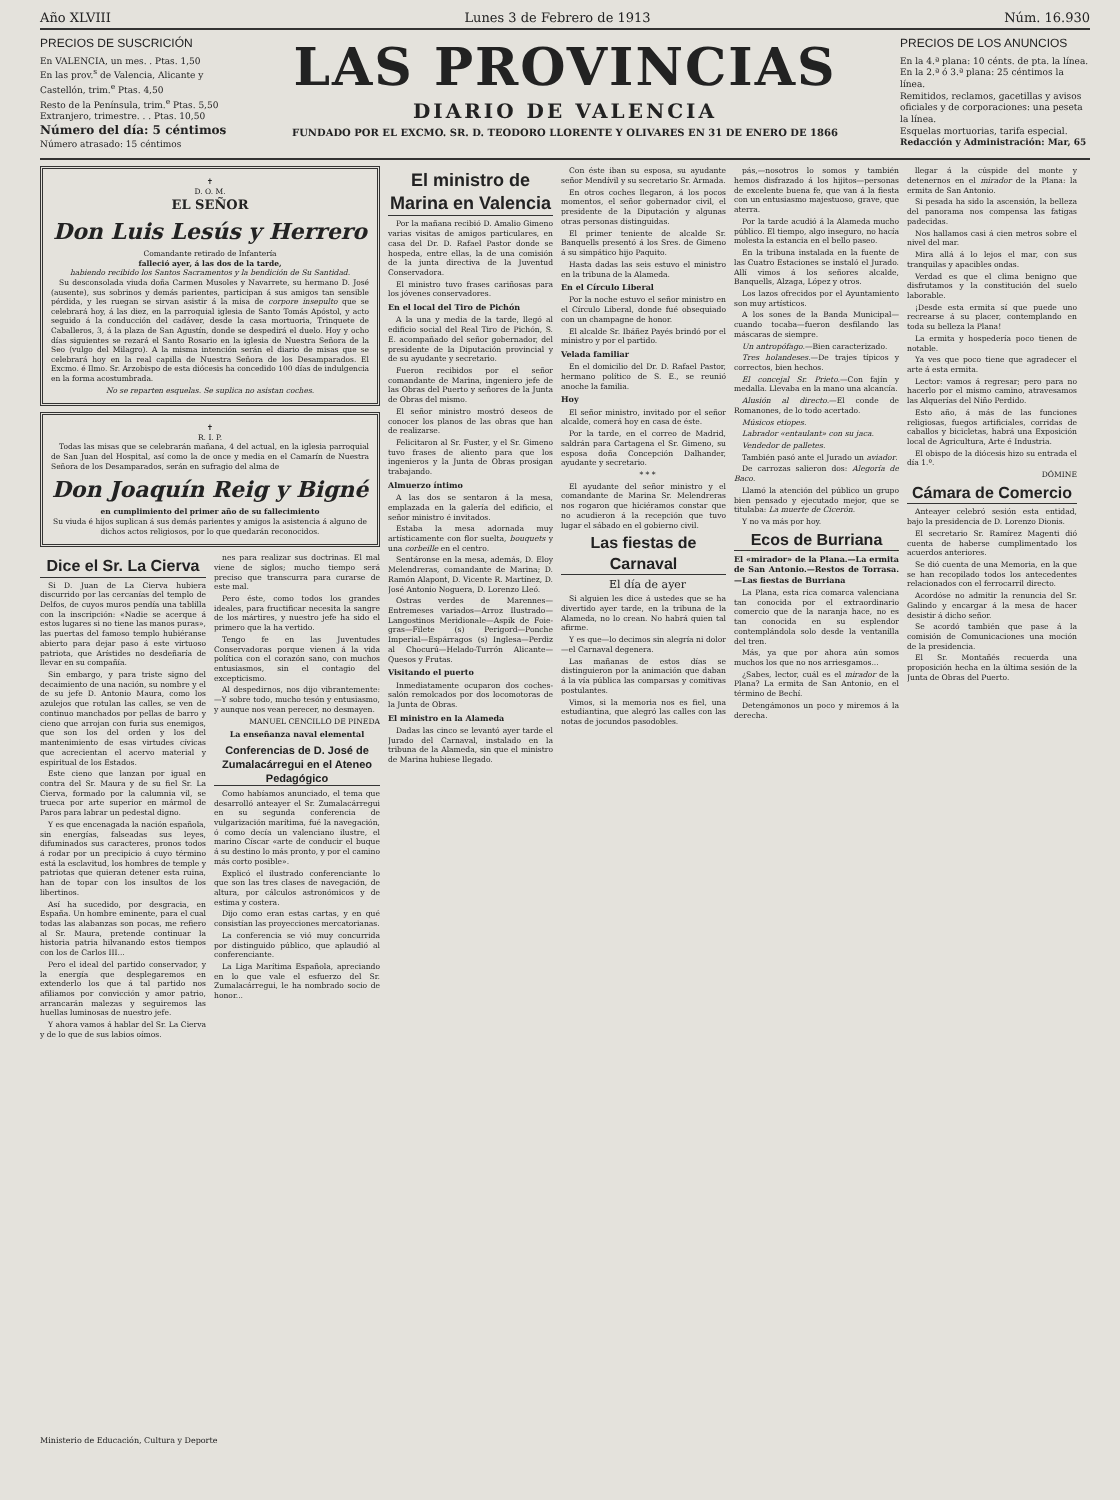Año XLVIII Lunes 3 de Febrero de 1913 Núm. 16.930
PRECIOS DE SUSCRICIÓN
En VALENCIA, un mes. . Ptas. 1,50
En las prov.<sup>s</sup> de Valencia, Alicante y Castellón, trim.<sup>e</sup> Ptas. 4,50
Resto de la Península, trim.<sup>e</sup> Ptas. 5,50
Extranjero, trimestre. . . Ptas. 10,50
Número del día: 5 céntimos
Número atrasado: 15 céntimos
LAS PROVINCIAS
DIARIO DE VALENCIA
FUNDADO POR EL EXCMO. SR. D. TEODORO LLORENTE Y OLIVARES EN 31 DE ENERO DE 1866
PRECIOS DE LOS ANUNCIOS
En la 4.ª plana: 10 cénts. de pta. la línea.
En la 2.ª ó 3.ª plana: 25 céntimos la línea.
Remitidos, reclamos, gacetillas y avisos oficiales y de corporaciones: una peseta la línea.
Esquelas mortuorias, tarifa especial.
Redacción y Administración: Mar, 65
✝
D. O. M.
EL SEÑOR
Don Luis Lesús y Herrero
Comandante retirado de Infantería
falleció ayer, á las dos de la tarde,
habiendo recibido los Santos Sacramentos y la bendición de Su Santidad.
Su desconsolada viuda doña Carmen Musoles y Navarrete, su hermano D. José (ausente), sus sobrinos y demás parientes, participan á sus amigos tan sensible pérdida, y les ruegan se sirvan asistir á la misa de corpore insepulto que se celebrará hoy, á las diez, en la parroquial iglesia de Santo Tomás Apóstol, y acto seguido á la conducción del cadáver, desde la casa mortuoria, Trinquete de Caballeros, 3, á la plaza de San Agustín, donde se despedirá el duelo. Hoy y ocho días siguientes se rezará el Santo Rosario en la iglesia de Nuestra Señora de la Seo (vulgo del Milagro). A la misma intención serán el diario de misas que se celebrará hoy en la real capilla de Nuestra Señora de los Desamparados. El Excmo. é Ilmo. Sr. Arzobispo de esta diócesis ha concedido 100 días de indulgencia en la forma acostumbrada.
No se reparten esquelas. Se suplica no asistan coches.
✝
R. I. P.
Todas las misas que se celebrarán mañana, 4 del actual, en la iglesia parroquial de San Juan del Hospital, así como la de once y media en el Camarín de Nuestra Señora de los Desamparados, serán en sufragio del alma de
Don Joaquín Reig y Bigné
en cumplimiento del primer año de su fallecimiento
Su viuda é hijos suplican á sus demás parientes y amigos la asistencia á alguno de dichos actos religiosos, por lo que quedarán reconocidos.
Dice el Sr. La Cierva
Si D. Juan de La Cierva hubiera discurrido por las cercanías del templo de Delfos, de cuyos muros pendía una tablilla con la inscripción: «Nadie se acerque á estos lugares si no tiene las manos puras», las puertas del famoso templo hubiéranse abierto para dejar paso á este virtuoso patriota, que Arístides no desdeñaría de llevar en su compañía.
Sin embargo, y para triste signo del decaimiento de una nación, su nombre y el de su jefe D. Antonio Maura, como los azulejos que rotulan las calles, se ven de continuo manchados por pellas de barro y cieno que arrojan con furia sus enemigos, que son los del orden y los del mantenimiento de esas virtudes cívicas que acrecientan el acervo material y espiritual de los Estados.
Este cieno que lanzan por igual en contra del Sr. Maura y de su fiel Sr. La Cierva, formado por la calumnia vil, se trueca por arte superior en mármol de Paros para labrar un pedestal digno.
Y es que encenagada la nación española, sin energías, falseadas sus leyes, difuminados sus caracteres, pronos todos á rodar por un precipicio á cuyo término está la esclavitud, los hombres de temple y patriotas que quieran detener esta ruina, han de topar con los insultos de los libertinos.
Así ha sucedido, por desgracia, en España. Un hombre eminente, para el cual todas las alabanzas son pocas, me refiero al Sr. Maura, pretende continuar la historia patria hilvanando estos tiempos con los de Carlos III...
Pero el ideal del partido conservador, y la energía que desplegaremos en extenderlo los que á tal partido nos afiliamos por convicción y amor patrio, arrancarán malezas y seguiremos las huellas luminosas de nuestro jefe.
Y ahora vamos á hablar del Sr. La Cierva y de lo que de sus labios oímos.
nes para realizar sus doctrinas. El mal viene de siglos; mucho tiempo será preciso que transcurra para curarse de este mal.
Pero éste, como todos los grandes ideales, para fructificar necesita la sangre de los mártires, y nuestro jefe ha sido el primero que la ha vertido.
Tengo fe en las Juventudes Conservadoras porque vienen á la vida política con el corazón sano, con muchos entusiasmos, sin el contagio del excepticismo.
Al despedirnos, nos dijo vibrantemente: —Y sobre todo, mucho tesón y entusiasmo, y aunque nos vean perecer, no desmayen.
MANUEL CENCILLO DE PINEDA
La enseñanza naval elemental
Conferencias de D. José de Zumalacárregui en el Ateneo Pedagógico
Como habíamos anunciado, el tema que desarrolló anteayer el Sr. Zumalacárregui en su segunda conferencia de vulgarización marítima, fué la navegación, ó como decía un valenciano ilustre, el marino Císcar «arte de conducir el buque á su destino lo más pronto, y por el camino más corto posible».
Explicó el ilustrado conferenciante lo que son las tres clases de navegación, de altura, por cálculos astronómicos y de estima y costera.
Dijo como eran estas cartas, y en qué consistían las proyecciones mercatorianas.
La conferencia se vió muy concurrida por distinguido público, que aplaudió al conferenciante.
La Liga Marítima Española, apreciando en lo que vale el esfuerzo del Sr. Zumalacárregui, le ha nombrado socio de honor...
El ministro de Marina en Valencia
Por la mañana recibió D. Amalio Gimeno varias visitas de amigos particulares, en casa del Dr. D. Rafael Pastor donde se hospeda, entre ellas, la de una comisión de la junta directiva de la Juventud Conservadora.
El ministro tuvo frases cariñosas para los jóvenes conservadores.
En el local del Tiro de Pichón
A la una y media de la tarde, llegó al edificio social del Real Tiro de Pichón, S. E. acompañado del señor gobernador, del presidente de la Diputación provincial y de su ayudante y secretario.
Fueron recibidos por el señor comandante de Marina, ingeniero jefe de las Obras del Puerto y señores de la Junta de Obras del mismo.
El señor ministro mostró deseos de conocer los planos de las obras que han de realizarse.
Felicitaron al Sr. Fuster, y el Sr. Gimeno tuvo frases de aliento para que los ingenieros y la Junta de Obras prosigan trabajando.
Almuerzo íntimo
A las dos se sentaron á la mesa, emplazada en la galería del edificio, el señor ministro é invitados.
Estaba la mesa adornada muy artísticamente con flor suelta, bouquets y una corbeille en el centro.
Sentáronse en la mesa, además, D. Eloy Melendreras, comandante de Marina; D. Ramón Alapont, D. Vicente R. Martínez, D. José Antonio Noguera, D. Lorenzo Lleó.
Ostras verdes de Marennes—Entremeses variados—Arroz Ilustrado—Langostinos Meridionale—Aspik de Foie-gras—Filete (s) Perigord—Ponche Imperial—Espárragos (s) Inglesa—Perdiz al Chocurú—Helado-Turrón Alicante—Quesos y Frutas.
Visitando el puerto
Inmediatamente ocuparon dos coches-salón remolcados por dos locomotoras de la Junta de Obras.
El ministro en la Alameda
Dadas las cinco se levantó ayer tarde el Jurado del Carnaval, instalado en la tribuna de la Alameda, sin que el ministro de Marina hubiese llegado.
Con éste iban su esposa, su ayudante señor Mendívil y su secretario Sr. Armada.
En otros coches llegaron, á los pocos momentos, el señor gobernador civil, el presidente de la Diputación y algunas otras personas distinguidas.
El primer teniente de alcalde Sr. Banquells presentó á los Sres. de Gimeno á su simpático hijo Paquito.
Hasta dadas las seis estuvo el ministro en la tribuna de la Alameda.
En el Círculo Liberal
Por la noche estuvo el señor ministro en el Círculo Liberal, donde fué obsequiado con un champagne de honor.
El alcalde Sr. Ibáñez Payés brindó por el ministro y por el partido.
Velada familiar
En el domicilio del Dr. D. Rafael Pastor, hermano político de S. E., se reunió anoche la familia.
Hoy
El señor ministro, invitado por el señor alcalde, comerá hoy en casa de éste.
Por la tarde, en el correo de Madrid, saldrán para Cartagena el Sr. Gimeno, su esposa doña Concepción Dalhander, ayudante y secretario.
* * *
El ayudante del señor ministro y el comandante de Marina Sr. Melendreras nos rogaron que hiciéramos constar que no acudieron á la recepción que tuvo lugar el sábado en el gobierno civil.
Las fiestas de Carnaval
El día de ayer
Si alguien les dice á ustedes que se ha divertido ayer tarde, en la tribuna de la Alameda, no lo crean. No habrá quien tal afirme.
Y es que—lo decimos sin alegría ni dolor—el Carnaval degenera.
Las mañanas de estos días se distinguieron por la animación que daban á la vía pública las comparsas y comitivas postulantes.
Vimos, si la memoria nos es fiel, una estudiantina, que alegró las calles con las notas de jocundos pasodobles.
pás,—nosotros lo somos y también hemos disfrazado á los hijitos—personas de excelente buena fe, que van á la fiesta con un entusiasmo majestuoso, grave, que aterra.
Por la tarde acudió á la Alameda mucho público. El tiempo, algo inseguro, no hacía molesta la estancia en el bello paseo.
En la tribuna instalada en la fuente de las Cuatro Estaciones se instaló el Jurado. Allí vimos á los señores alcalde, Banquells, Alzaga, López y otros.
Los lazos ofrecidos por el Ayuntamiento son muy artísticos.
A los sones de la Banda Municipal—cuando tocaba—fueron desfilando las máscaras de siempre.
Un antropófago.—Bien caracterizado.
Tres holandeses.—De trajes típicos y correctos, bien hechos.
El concejal Sr. Prieto.—Con fajín y medalla. Llevaba en la mano una alcancía.
Alusión al directo.—El conde de Romanones, de lo todo acertado.
Músicos etiopes.
Labrador «entaulant» con su jaca.
Vendedor de palletes.
También pasó ante el Jurado un aviador.
De carrozas salieron dos: Alegoría de Baco.
Llamó la atención del público un grupo bien pensado y ejecutado mejor, que se titulaba: La muerte de Cicerón.
Y no va más por hoy.
Ecos de Burriana
El «mirador» de la Plana.—La ermita de San Antonio.—Restos de Torrasa.—Las fiestas de Burriana
La Plana, esta rica comarca valenciana tan conocida por el extraordinario comercio que de la naranja hace, no es tan conocida en su esplendor contemplándola solo desde la ventanilla del tren.
Más, ya que por ahora aún somos muchos los que no nos arriesgamos...
¿Sabes, lector, cuál es el mirador de la Plana? La ermita de San Antonio, en el término de Bechí.
Detengámonos un poco y miremos á la derecha.
llegar á la cúspide del monte y detenernos en el mirador de la Plana: la ermita de San Antonio.
Si pesada ha sido la ascensión, la belleza del panorama nos compensa las fatigas padecidas.
Nos hallamos casi á cien metros sobre el nivel del mar.
Mira allá á lo lejos el mar, con sus tranquilas y apacibles ondas.
Verdad es que el clima benigno que disfrutamos y la constitución del suelo laborable.
¡Desde esta ermita sí que puede uno recrearse á su placer, contemplando en toda su belleza la Plana!
La ermita y hospedería poco tienen de notable.
Ya ves que poco tiene que agradecer el arte á esta ermita.
Lector: vamos á regresar; pero para no hacerlo por el mismo camino, atravesamos las Alquerías del Niño Perdido.
Esto año, á más de las funciones religiosas, fuegos artificiales, corridas de caballos y bicicletas, habrá una Exposición local de Agricultura, Arte é Industria.
El obispo de la diócesis hizo su entrada el día 1.º.
DÓMINE
Cámara de Comercio
Anteayer celebró sesión esta entidad, bajo la presidencia de D. Lorenzo Dionis.
El secretario Sr. Ramírez Magenti dió cuenta de haberse cumplimentado los acuerdos anteriores.
Se dió cuenta de una Memoria, en la que se han recopilado todos los antecedentes relacionados con el ferrocarril directo.
Acordóse no admitir la renuncia del Sr. Galindo y encargar á la mesa de hacer desistir á dicho señor.
Se acordó también que pase á la comisión de Comunicaciones una moción de la presidencia.
El Sr. Montañés recuerda una proposición hecha en la última sesión de la Junta de Obras del Puerto.
Ministerio de Educación, Cultura y Deporte